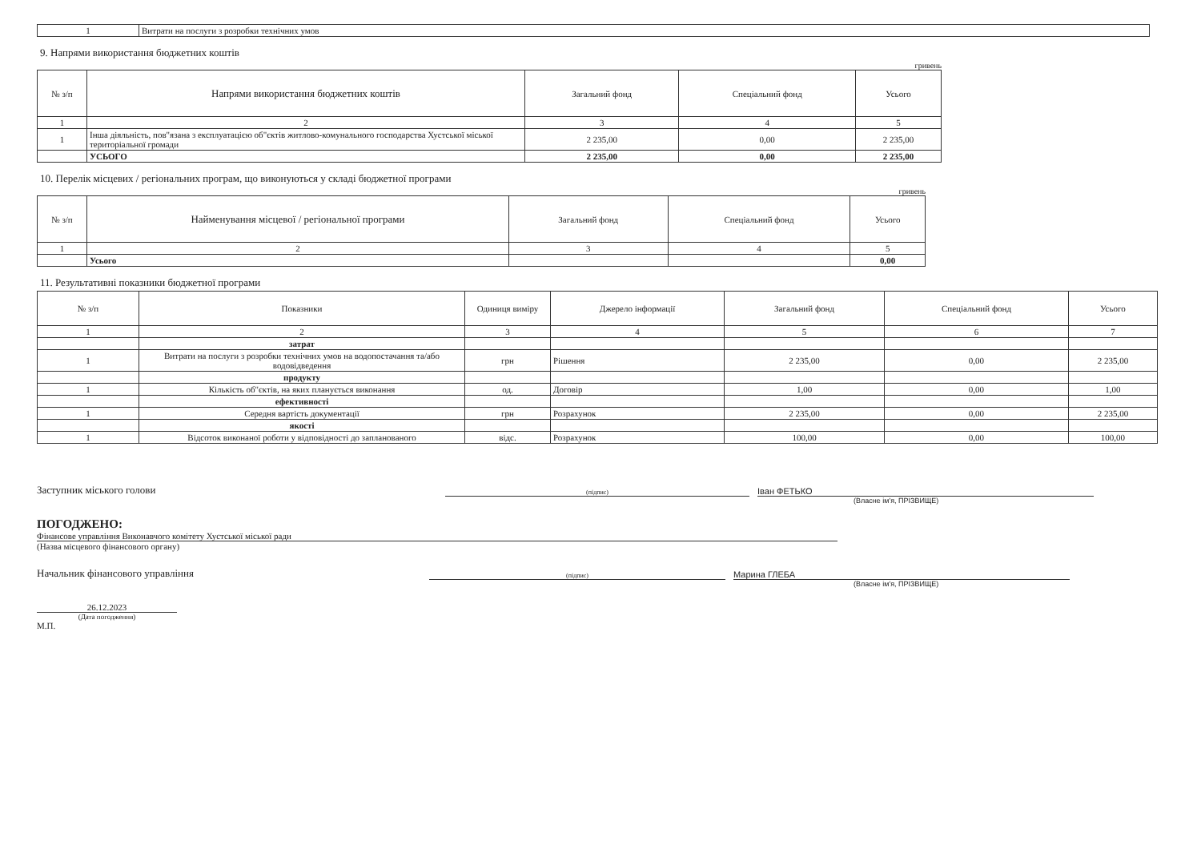| 1 | Витрати на послуги з розробки технічних умов |
9. Напрями використання бюджетних коштів
гривень
| № з/п | Напрями використання бюджетних коштів | Загальний фонд | Спеціальний фонд | Усього |
| --- | --- | --- | --- | --- |
| 1 | 2 | 3 | 4 | 5 |
| 1 | Інша діяльність, пов"язана з експлуатацією об"єктів житлово-комунального господарства Хустської міської територіальної громади | 2 235,00 | 0,00 | 2 235,00 |
| | УСЬОГО | 2 235,00 | 0,00 | 2 235,00 |
10. Перелік місцевих / регіональних програм, що виконуються у складі бюджетної програми
гривень
| № з/п | Найменування місцевої / регіональної програми | Загальний фонд | Спеціальний фонд | Усього |
| --- | --- | --- | --- | --- |
| 1 | 2 | 3 | 4 | 5 |
| | Усього | | | 0,00 |
11. Результативні показники бюджетної програми
| № з/п | Показники | Одиниця виміру | Джерело інформації | Загальний фонд | Спеціальний фонд | Усього |
| --- | --- | --- | --- | --- | --- | --- |
| 1 | 2 | 3 | 4 | 5 | 6 | 7 |
| | затрат | | | | | |
| 1 | Витрати на послуги з розробки технічних умов на водопостачання та/або водовідведення | грн | Рішення | 2 235,00 | 0,00 | 2 235,00 |
| | продукту | | | | | |
| 1 | Кількість об"єктів, на яких планується виконання | од. | Договір | 1,00 | 0,00 | 1,00 |
| | ефективності | | | | | |
| 1 | Середня вартість документації | грн | Розрахунок | 2 235,00 | 0,00 | 2 235,00 |
| | якості | | | | | |
| 1 | Відсоток виконаної роботи у відповідності до запланованого | відс. | Розрахунок | 100,00 | 0,00 | 100,00 |
Заступник міського голови (підпис) Іван ФЕТЬКО
(Власне ім'я, ПРІЗВИЩЕ)
ПОГОДЖЕНО:
Фінансове управління Виконавчого комітету Хустської міської ради
(Назва місцевого фінансового органу)
Начальник фінансового управління (підпис) Марина ГЛЕБА
(Власне ім'я, ПРІЗВИЩЕ)
26.12.2023
(Дата погодження)
М.П.